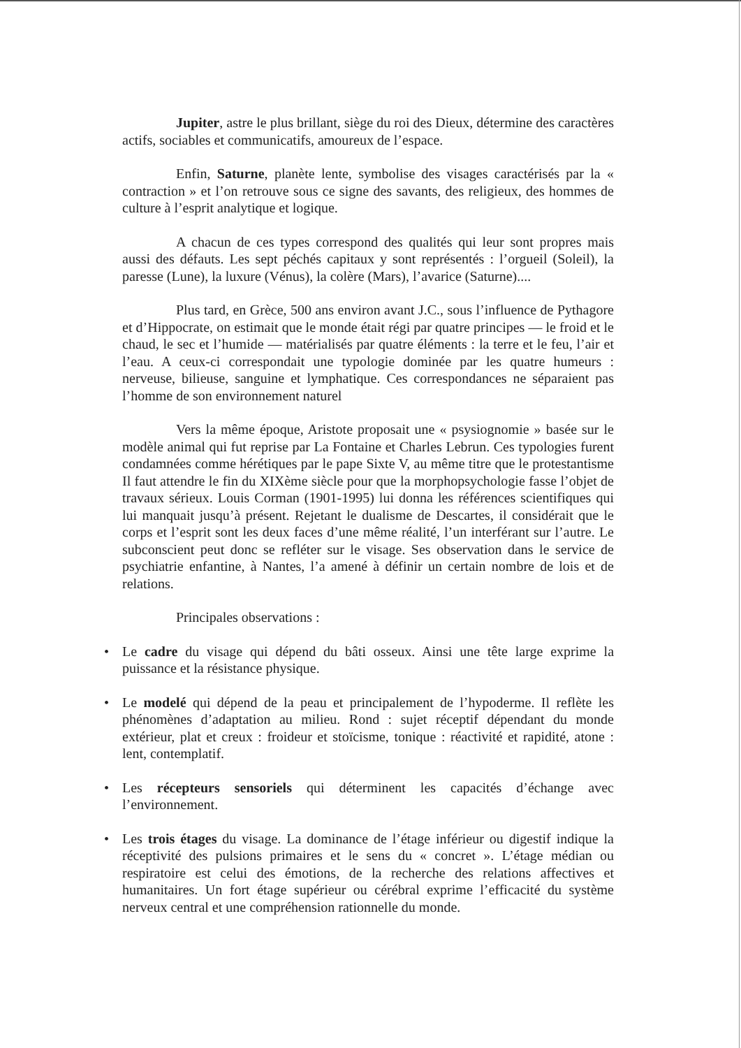Jupiter, astre le plus brillant, siège du roi des Dieux, détermine des caractères actifs, sociables et communicatifs, amoureux de l’espace.
Enfin, Saturne, planète lente, symbolise des visages caractérisés par la « contraction » et l’on retrouve sous ce signe des savants, des religieux, des hommes de culture à l’esprit analytique et logique.
A chacun de ces types correspond des qualités qui leur sont propres mais aussi des défauts. Les sept péchés capitaux y sont représentés : l’orgueil (Soleil), la paresse (Lune), la luxure (Vénus), la colère (Mars), l’avarice (Saturne)....
Plus tard, en Grèce, 500 ans environ avant J.C., sous l’influence de Pythagore et d’Hippocrate, on estimait que le monde était régi par quatre principes — le froid et le chaud, le sec et l’humide — matérialisés par quatre éléments : la terre et le feu, l’air et l’eau. A ceux-ci correspondait une typologie dominée par les quatre humeurs : nerveuse, bilieuse, sanguine et lymphatique. Ces correspondances ne séparaient pas l’homme de son environnement naturel
Vers la même époque, Aristote proposait une « psysiognomie » basée sur le modèle animal qui fut reprise par La Fontaine et Charles Lebrun. Ces typologies furent condamnées comme hérétiques par le pape Sixte V, au même titre que le protestantisme Il faut attendre le fin du XIXème siècle pour que la morphopsychologie fasse l’objet de travaux sérieux. Louis Corman (1901-1995) lui donna les références scientifiques qui lui manquait jusqu’à présent. Rejetant le dualisme de Descartes, il considérait que le corps et l’esprit sont les deux faces d’une même réalité, l’un interférant sur l’autre. Le subconscient peut donc se refléter sur le visage. Ses observation dans le service de psychiatrie enfantine, à Nantes, l’a amené à définir un certain nombre de lois et de relations.
Principales observations :
• Le cadre du visage qui dépend du bâti osseux. Ainsi une tête large exprime la puissance et la résistance physique.
• Le modelé qui dépend de la peau et principalement de l’hypoderme. Il reflète les phénomènes d’adaptation au milieu. Rond : sujet réceptif dépendant du monde extérieur, plat et creux : froideur et stoïcisme, tonique : réactivité et rapidité, atone : lent, contemplatif.
• Les récepteurs sensoriels qui déterminent les capacités d’échange avec l’environnement.
• Les trois étages du visage. La dominance de l’étage inférieur ou digestif indique la réceptivité des pulsions primaires et le sens du « concret ». L’étage médian ou respiratoire est celui des émotions, de la recherche des relations affectives et humanitaires. Un fort étage supérieur ou cérébral exprime l’efficacité du système nerveux central et une compréhension rationnelle du monde.